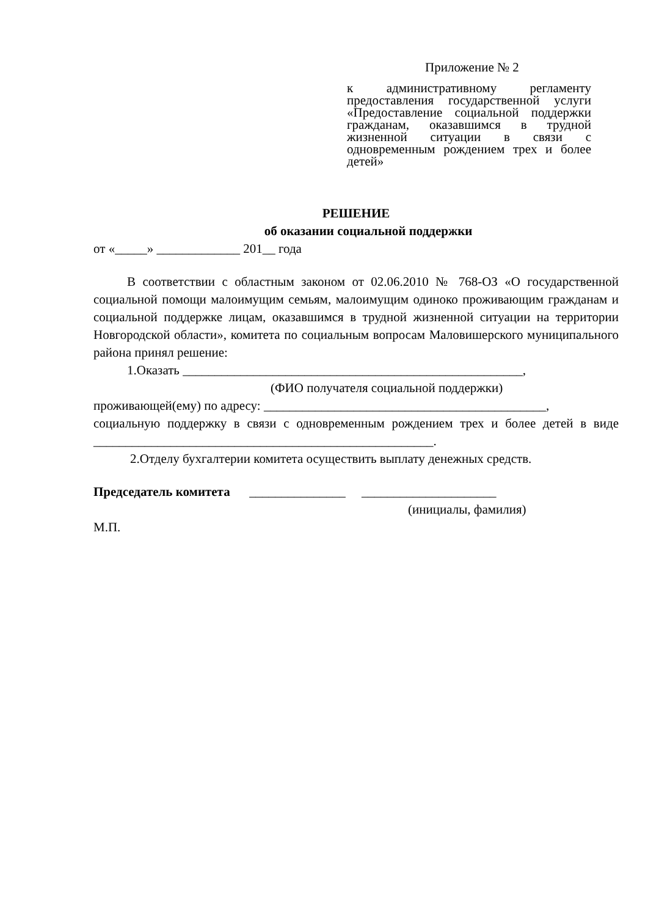Приложение № 2
к административному регламенту предоставления государственной услуги «Предоставление социальной поддержки гражданам, оказавшимся в трудной жизненной ситуации в связи с одновременным рождением трех и более детей»
РЕШЕНИЕ
об оказании социальной поддержки
от «_____» _____________ 201__ года
В соответствии с областным законом от 02.06.2010 № 768-ОЗ «О государственной социальной помощи малоимущим семьям, малоимущим одиноко проживающим гражданам и социальной поддержке лицам, оказавшимся в трудной жизненной ситуации на территории Новгородской области», комитета по социальным вопросам Маловишерского муниципального района принял решение:
1.Оказать _____________________________________________________,
(ФИО получателя социальной поддержки)
проживающей(ему) по адресу: ____________________________________________,
социальную поддержку в связи с одновременным рождением трех и более детей в виде _____________________________________________________.
2.Отделу бухгалтерии комитета осуществить выплату денежных средств.
Председатель комитета _______________ _____________________
(инициалы, фамилия)
М.П.